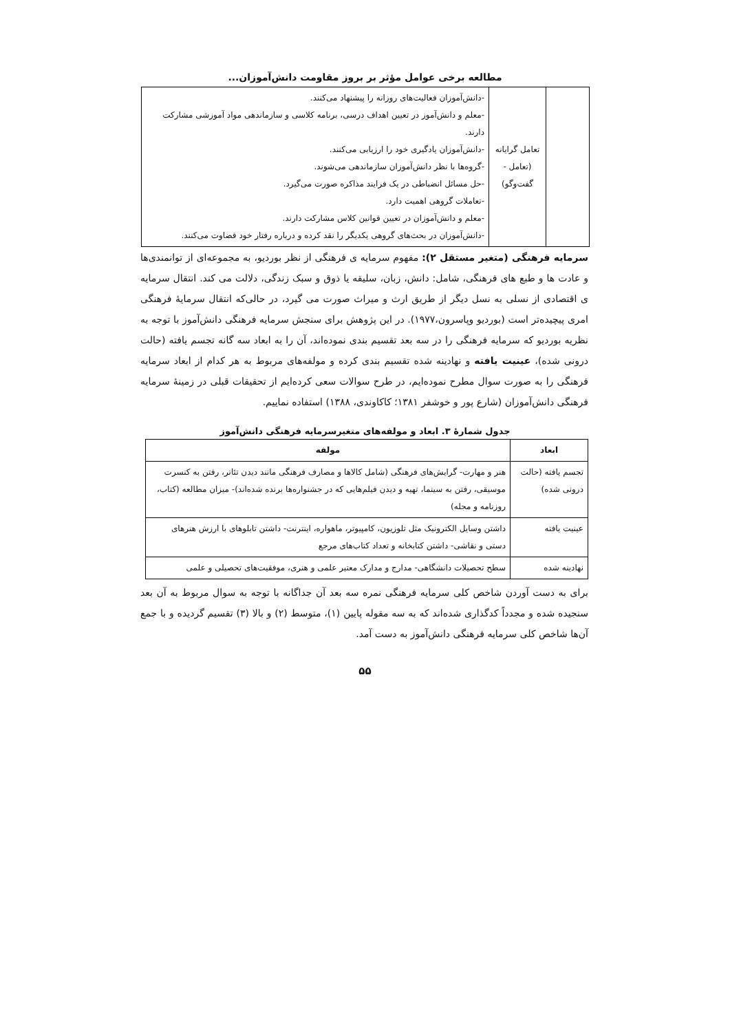مطالعه برخی عوامل مؤثر بر بروز مقاومت دانش‌آموزان...
| | تعامل گرایانه (تعامل - گفت‌وگو) | -دانش‌آموزان فعالیت‌های روزانه را پیشنهاد می‌کنند. -معلم و دانش‌آموز در تعیین اهداف درسی، برنامه کلاسی و سازماندهی مواد آموزشی مشارکت دارند. -دانش‌آموزان یادگیری خود را ارزیابی می‌کنند. -گروه‌ها با نظر دانش‌آموزان سازماندهی می‌شوند. -حل مسائل انضباطی در یک فرایند مذاکره صورت می‌گیرد. -تعاملات گروهی اهمیت دارد. -معلم و دانش‌آموزان در تعیین قوانین کلاس مشارکت دارند. -دانش‌آموزان در بحث‌های گروهی یکدیگر را نقد کرده و درباره رفتار خود قضاوت می‌کنند. |
سرمایه فرهنگی (متغیر مستقل ۲): مفهوم سرمایه ی فرهنگی از نظر بوردیو، به مجموعه‌ای از توانمندی‌ها و عادت ها و طبع های فرهنگی، شامل: دانش، زبان، سلیقه یا ذوق و سبک زندگی، دلالت می کند. انتقال سرمایه ی اقتصادی از نسلی به نسل دیگر از طریق ارث و میراث صورت می گیرد، در حالی‌که انتقال سرمایهٔ فرهنگی امری پیچیده‌تر است (بوردیو وپاسرون،۱۹۷۷). در این پژوهش برای سنجش سرمایه فرهنگی دانش‌آموز با توجه به نظریه بوردیو که سرمایه فرهنگی را در سه بعد تقسیم بندی نموده‌اند، آن را به ابعاد سه گانه تجسم یافته (حالت درونی شده)، عینیت یافته و نهادینه شده تقسیم بندی کرده و مولفه‌های مربوط به هر کدام از ابعاد سرمایه فرهنگی را به صورت سوال مطرح نموده‌ایم، در طرح سوالات سعی کرده‌ایم از تحقیقات قبلی در زمینهٔ سرمایه فرهنگی دانش‌آموزان (شارع پور و خوشفر ۱۳۸۱؛ کاکاوندی، ۱۳۸۸) استفاده نماییم.
جدول شمارهٔ ۳. ابعاد و مولفه‌های متغیرسرمایه فرهنگی دانش‌آموز
| ابعاد | مولفه |
| --- | --- |
| تجسم یافته (حالت درونی شده) | هنر و مهارت- گرایش‌های فرهنگی (شامل کالاها و مصارف فرهنگی مانند دیدن تئاتر، رفتن به کنسرت موسیقی، رفتن به سینما، تهیه و دیدن فیلم‌هایی که در جشنواره‌ها برنده شده‌اند)- میزان مطالعه (کتاب، روزنامه و مجله) |
| عینیت یافته | داشتن وسایل الکترونیک مثل تلوزیون، کامپیوتر، ماهواره، اینترنت- داشتن تابلوهای با ارزش هنرهای دستی و نقاشی- داشتن کتابخانه و تعداد کتاب‌های مرجع |
| نهادینه شده | سطح تحصیلات دانشگاهی- مدارج و مدارک معتبر علمی و هنری، موفقیت‌های تحصیلی و علمی |
برای به دست آوردن شاخص کلی سرمایه فرهنگی نمره سه بعد آن جداگانه با توجه به سوال مربوط به آن بعد سنجیده شده و مجدداً کدگذاری شده‌اند که به سه مقوله پایین (۱)، متوسط (۲) و بالا (۳) تقسیم گردیده و با جمع آن‌ها شاخص کلی سرمایه فرهنگی دانش‌آموز به دست آمد.
۵۵